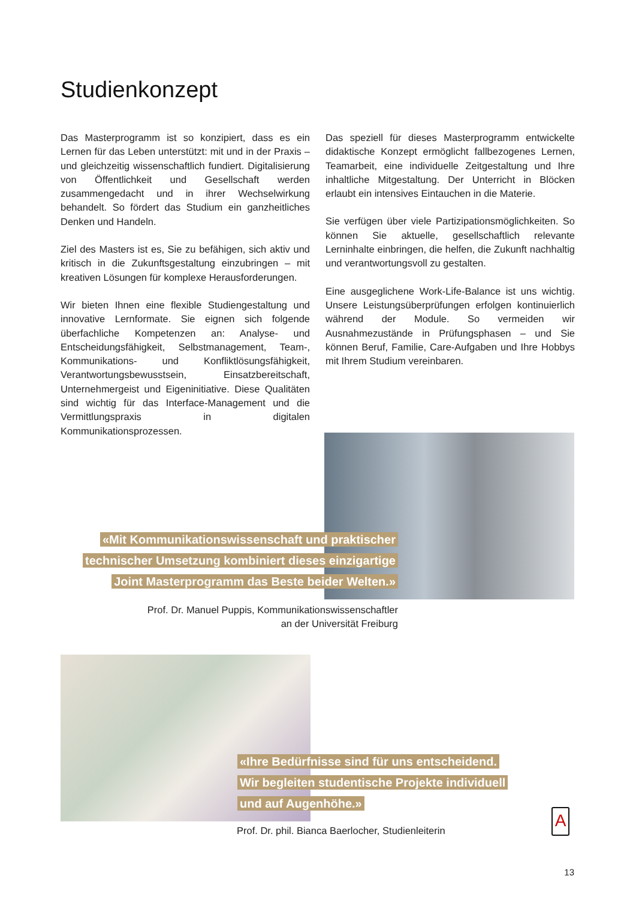Studienkonzept
Das Masterprogramm ist so konzipiert, dass es ein Lernen für das Leben unterstützt: mit und in der Praxis – und gleichzeitig wissenschaftlich fundiert. Digitalisierung von Öffentlichkeit und Gesellschaft werden zusammengedacht und in ihrer Wechselwirkung behandelt. So fördert das Studium ein ganzheitliches Denken und Handeln.
Ziel des Masters ist es, Sie zu befähigen, sich aktiv und kritisch in die Zukunftsgestaltung einzubringen – mit kreativen Lösungen für komplexe Herausforderungen.
Wir bieten Ihnen eine flexible Studiengestaltung und innovative Lernformate. Sie eignen sich folgende überfachliche Kompetenzen an: Analyse- und Entscheidungsfähigkeit, Selbstmanagement, Team-, Kommunikations- und Konfliktlösungsfähigkeit, Verantwortungsbewusstsein, Einsatzbereitschaft, Unternehmergeist und Eigeninitiative. Diese Qualitäten sind wichtig für das Interface-Management und die Vermittlungspraxis in digitalen Kommunikationsprozessen.
Das speziell für dieses Masterprogramm entwickelte didaktische Konzept ermöglicht fallbezogenes Lernen, Teamarbeit, eine individuelle Zeitgestaltung und Ihre inhaltliche Mitgestaltung. Der Unterricht in Blöcken erlaubt ein intensives Eintauchen in die Materie.
Sie verfügen über viele Partizipationsmöglichkeiten. So können Sie aktuelle, gesellschaftlich relevante Lerninhalte einbringen, die helfen, die Zukunft nachhaltig und verantwortungsvoll zu gestalten.
Eine ausgeglichene Work-Life-Balance ist uns wichtig. Unsere Leistungsüberprüfungen erfolgen kontinuierlich während der Module. So vermeiden wir Ausnahmezustände in Prüfungsphasen – und Sie können Beruf, Familie, Care-Aufgaben und Ihre Hobbys mit Ihrem Studium vereinbaren.
«Mit Kommunikationswissenschaft und praktischer
technischer Umsetzung kombiniert dieses einzigartige
Joint Masterprogramm das Beste beider Welten.»
Prof. Dr. Manuel Puppis, Kommunikationswissenschaftler
an der Universität Freiburg
«Ihre Bedürfnisse sind für uns entscheidend.
Wir begleiten studentische Projekte individuell
und auf Augenhöhe.»
Prof. Dr. phil. Bianca Baerlocher, Studienleiterin
A
13